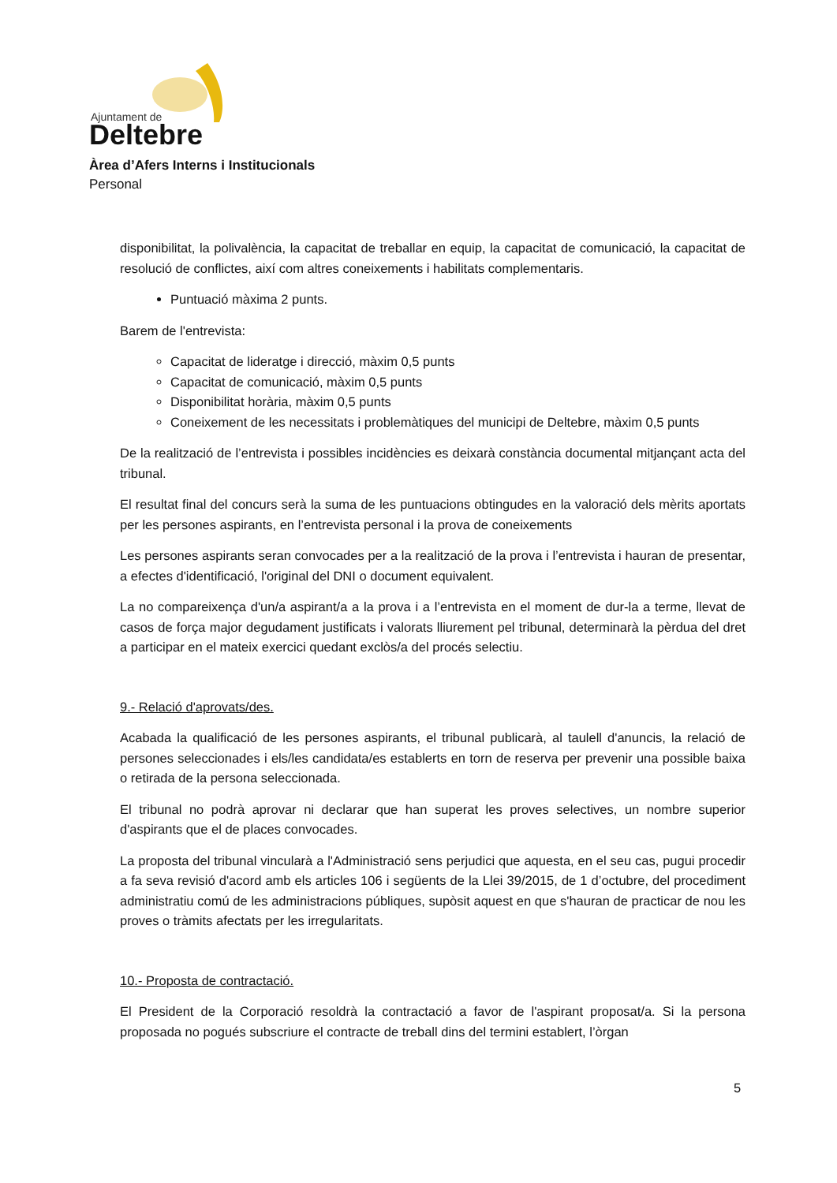Ajuntament de
Deltebre
Àrea d’Afers Interns i Institucionals
Personal
disponibilitat, la polivalència, la capacitat de treballar en equip, la capacitat de comunicació, la capacitat de resolució de conflictes, així com altres coneixements i habilitats complementaris.
Puntuació màxima 2 punts.
Barem de l'entrevista:
Capacitat de lideratge i direcció, màxim 0,5 punts
Capacitat de comunicació, màxim 0,5 punts
Disponibilitat horària, màxim 0,5 punts
Coneixement de les necessitats i problemàtiques del municipi de Deltebre, màxim 0,5 punts
De la realització de l’entrevista i possibles incidències es deixarà constància documental mitjançant acta del tribunal.
El resultat final del concurs serà la suma de les puntuacions obtingudes en la valoració dels mèrits aportats per les persones aspirants, en l’entrevista personal i la prova de coneixements
Les persones aspirants seran convocades per a la realització de la prova i l’entrevista i hauran de presentar, a efectes d'identificació, l'original del DNI o document equivalent.
La no compareixença d'un/a aspirant/a a la prova i a l’entrevista en el moment de dur-la a terme, llevat de casos de força major degudament justificats i valorats lliurement pel tribunal, determinarà la pèrdua del dret a participar en el mateix exercici quedant exclòs/a del procés selectiu.
9.- Relació d'aprovats/des.
Acabada la qualificació de les persones aspirants, el tribunal publicarà, al taulell d'anuncis, la relació de persones seleccionades i els/les candidata/es establerts en torn de reserva per prevenir una possible baixa o retirada de la persona seleccionada.
El tribunal no podrà aprovar ni declarar que han superat les proves selectives, un nombre superior d'aspirants que el de places convocades.
La proposta del tribunal vincularà a l'Administració sens perjudici que aquesta, en el seu cas, pugui procedir a fa seva revisió d'acord amb els articles 106 i següents de la Llei 39/2015, de 1 d’octubre, del procediment administratiu comú de les administracions públiques, supòsit aquest en que s'hauran de practicar de nou les proves o tràmits afectats per les irregularitats.
10.- Proposta de contractació.
El President de la Corporació resoldrà la contractació a favor de l'aspirant proposat/a. Si la persona proposada no pogués subscriure el contracte de treball dins del termini establert, l’òrgan
5